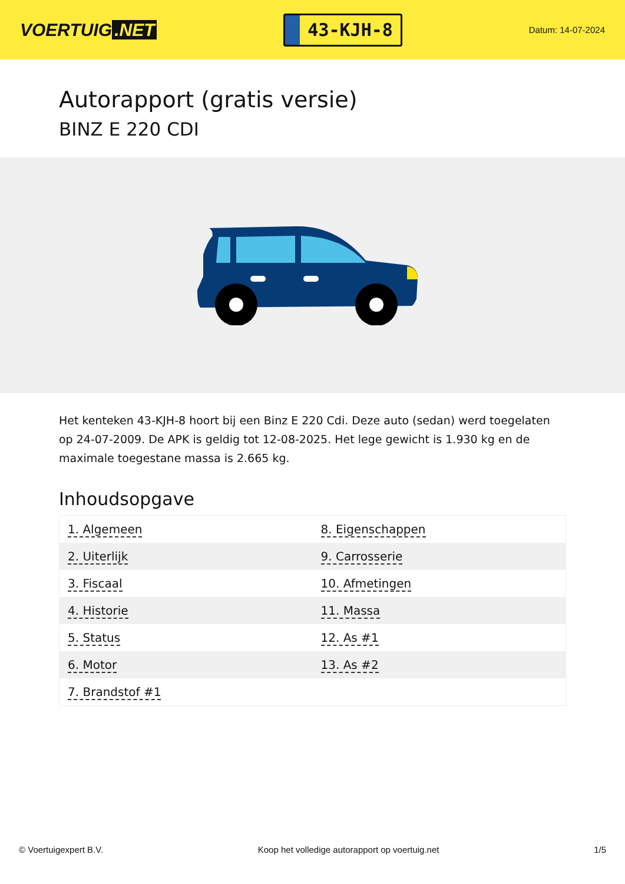VOERTUIG.NET
43-KJH-8
Datum: 14-07-2024
Autorapport (gratis versie)
BINZ E 220 CDI
Het kenteken 43-KJH-8 hoort bij een Binz E 220 Cdi. Deze auto (sedan) werd toegelaten op 24-07-2009. De APK is geldig tot 12-08-2025. Het lege gewicht is 1.930 kg en de maximale toegestane massa is 2.665 kg.
Inhoudsopgave
| 1. Algemeen | 8. Eigenschappen |
| 2. Uiterlijk | 9. Carrosserie |
| 3. Fiscaal | 10. Afmetingen |
| 4. Historie | 11. Massa |
| 5. Status | 12. As #1 |
| 6. Motor | 13. As #2 |
| 7. Brandstof #1 | |
© Voertuigexpert B.V. Koop het volledige autorapport op voertuig.net 1/5